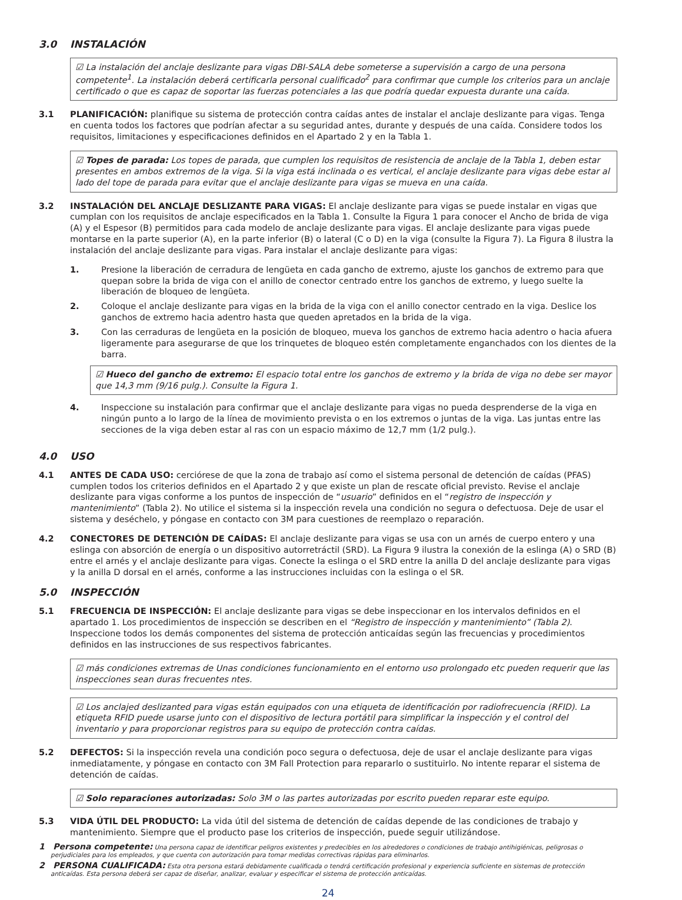3.0 INSTALACIÓN
☑ La instalación del anclaje deslizante para vigas DBI-SALA debe someterse a supervisión a cargo de una persona competente<sup>1</sup>. La instalación deberá certificarla personal cualificado<sup>2</sup> para confirmar que cumple los criterios para un anclaje certificado o que es capaz de soportar las fuerzas potenciales a las que podría quedar expuesta durante una caída.
3.1 PLANIFICACIÓN: planifique su sistema de protección contra caídas antes de instalar el anclaje deslizante para vigas. Tenga en cuenta todos los factores que podrían afectar a su seguridad antes, durante y después de una caída. Considere todos los requisitos, limitaciones y especificaciones definidos en el Apartado 2 y en la Tabla 1.
☑ Topes de parada: Los topes de parada, que cumplen los requisitos de resistencia de anclaje de la Tabla 1, deben estar presentes en ambos extremos de la viga. Si la viga está inclinada o es vertical, el anclaje deslizante para vigas debe estar al lado del tope de parada para evitar que el anclaje deslizante para vigas se mueva en una caída.
3.2 INSTALACIÓN DEL ANCLAJE DESLIZANTE PARA VIGAS: El anclaje deslizante para vigas se puede instalar en vigas que cumplan con los requisitos de anclaje especificados en la Tabla 1. Consulte la Figura 1 para conocer el Ancho de brida de viga (A) y el Espesor (B) permitidos para cada modelo de anclaje deslizante para vigas. El anclaje deslizante para vigas puede montarse en la parte superior (A), en la parte inferior (B) o lateral (C o D) en la viga (consulte la Figura 7). La Figura 8 ilustra la instalación del anclaje deslizante para vigas. Para instalar el anclaje deslizante para vigas:
1. Presione la liberación de cerradura de lengüeta en cada gancho de extremo, ajuste los ganchos de extremo para que quepan sobre la brida de viga con el anillo de conector centrado entre los ganchos de extremo, y luego suelte la liberación de bloqueo de lengüeta.
2. Coloque el anclaje deslizante para vigas en la brida de la viga con el anillo conector centrado en la viga. Deslice los ganchos de extremo hacia adentro hasta que queden apretados en la brida de la viga.
3. Con las cerraduras de lengüeta en la posición de bloqueo, mueva los ganchos de extremo hacia adentro o hacia afuera ligeramente para asegurarse de que los trinquetes de bloqueo estén completamente enganchados con los dientes de la barra.
☑ Hueco del gancho de extremo: El espacio total entre los ganchos de extremo y la brida de viga no debe ser mayor que 14,3 mm (9/16 pulg.). Consulte la Figura 1.
4. Inspeccione su instalación para confirmar que el anclaje deslizante para vigas no pueda desprenderse de la viga en ningún punto a lo largo de la línea de movimiento prevista o en los extremos o juntas de la viga. Las juntas entre las secciones de la viga deben estar al ras con un espacio máximo de 12,7 mm (1/2 pulg.).
4.0 USO
4.1 ANTES DE CADA USO: cerciórese de que la zona de trabajo así como el sistema personal de detención de caídas (PFAS) cumplen todos los criterios definidos en el Apartado 2 y que existe un plan de rescate oficial previsto. Revise el anclaje deslizante para vigas conforme a los puntos de inspección de “usuario” definidos en el “registro de inspección y mantenimiento” (Tabla 2). No utilice el sistema si la inspección revela una condición no segura o defectuosa. Deje de usar el sistema y deséchelo, y póngase en contacto con 3M para cuestiones de reemplazo o reparación.
4.2 CONECTORES DE DETENCIÓN DE CAÍDAS: El anclaje deslizante para vigas se usa con un arnés de cuerpo entero y una eslinga con absorción de energía o un dispositivo autorretráctil (SRD). La Figura 9 ilustra la conexión de la eslinga (A) o SRD (B) entre el arnés y el anclaje deslizante para vigas. Conecte la eslinga o el SRD entre la anilla D del anclaje deslizante para vigas y la anilla D dorsal en el arnés, conforme a las instrucciones incluidas con la eslinga o el SR.
5.0 INSPECCIÓN
5.1 FRECUENCIA DE INSPECCIÓN: El anclaje deslizante para vigas se debe inspeccionar en los intervalos definidos en el apartado 1. Los procedimientos de inspección se describen en el “Registro de inspección y mantenimiento” (Tabla 2). Inspeccione todos los demás componentes del sistema de protección anticaídas según las frecuencias y procedimientos definidos en las instrucciones de sus respectivos fabricantes.
☑ más condiciones extremas de Unas condiciones funcionamiento en el entorno uso prolongado etc pueden requerir que las inspecciones sean duras frecuentes ntes.
☑ Los anclajed deslizanted para vigas están equipados con una etiqueta de identificación por radiofrecuencia (RFID). La etiqueta RFID puede usarse junto con el dispositivo de lectura portátil para simplificar la inspección y el control del inventario y para proporcionar registros para su equipo de protección contra caídas.
5.2 DEFECTOS: Si la inspección revela una condición poco segura o defectuosa, deje de usar el anclaje deslizante para vigas inmediatamente, y póngase en contacto con 3M Fall Protection para repararlo o sustituirlo. No intente reparar el sistema de detención de caídas.
☑ Solo reparaciones autorizadas: Solo 3M o las partes autorizadas por escrito pueden reparar este equipo.
5.3 VIDA ÚTIL DEL PRODUCTO: La vida útil del sistema de detención de caídas depende de las condiciones de trabajo y mantenimiento. Siempre que el producto pase los criterios de inspección, puede seguir utilizándose.
1 Persona competente: Una persona capaz de identificar peligros existentes y predecibles en los alrededores o condiciones de trabajo antihigiénicas, peligrosas o perjudiciales para los empleados, y que cuenta con autorización para tomar medidas correctivas rápidas para eliminarlos.
2 PERSONA CUALIFICADA: Esta otra persona estará debidamente cualificada o tendrá certificación profesional y experiencia suficiente en sistemas de protección anticaídas. Esta persona deberá ser capaz de diseñar, analizar, evaluar y especificar el sistema de protección anticaídas.
24